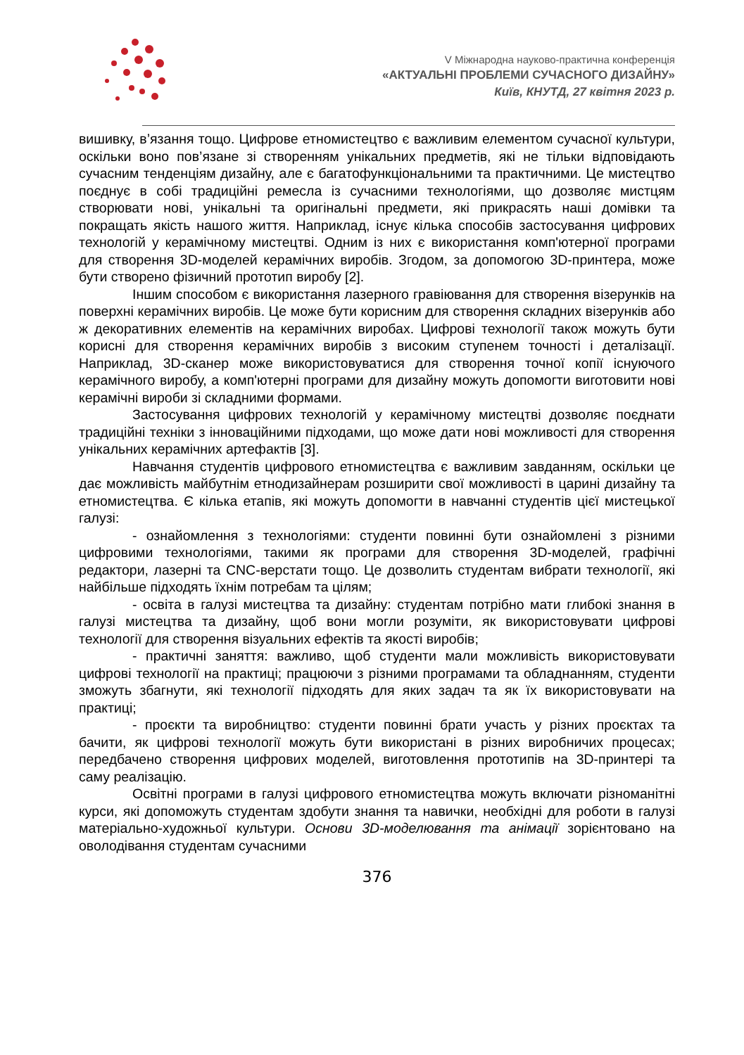V Міжнародна науково-практична конференція
«АКТУАЛЬНІ ПРОБЛЕМИ СУЧАСНОГО ДИЗАЙНУ»
Київ, КНУТД, 27 квітня 2023 р.
вишивку, в’язання тощо. Цифрове етномистецтво є важливим елементом сучасної культури, оскільки воно пов’язане зі створенням унікальних предметів, які не тільки відповідають сучасним тенденціям дизайну, але є багатофункціональними та практичними. Це мистецтво поєднує в собі традиційні ремесла із сучасними технологіями, що дозволяє мистцям створювати нові, унікальні та оригінальні предмети, які прикрасять наші домівки та покращать якість нашого життя. Наприклад, існує кілька способів застосування цифрових технологій у керамічному мистецтві. Одним із них є використання комп'ютерної програми для створення 3D-моделей керамічних виробів. Згодом, за допомогою 3D-принтера, може бути створено фізичний прототип виробу [2].
Іншим способом є використання лазерного гравіювання для створення візерунків на поверхні керамічних виробів. Це може бути корисним для створення складних візерунків або ж декоративних елементів на керамічних виробах. Цифрові технології також можуть бути корисні для створення керамічних виробів з високим ступенем точності і деталізації. Наприклад, 3D-сканер може використовуватися для створення точної копії існуючого керамічного виробу, а комп'ютерні програми для дизайну можуть допомогти виготовити нові керамічні вироби зі складними формами.
Застосування цифрових технологій у керамічному мистецтві дозволяє поєднати традиційні техніки з інноваційними підходами, що може дати нові можливості для створення унікальних керамічних артефактів [3].
Навчання студентів цифрового етномистецтва є важливим завданням, оскільки це дає можливість майбутнім етнодизайнерам розширити свої можливості в царині дизайну та етномистецтва. Є кілька етапів, які можуть допомогти в навчанні студентів цієї мистецької галузі:
- ознайомлення з технологіями: студенти повинні бути ознайомлені з різними цифровими технологіями, такими як програми для створення 3D-моделей, графічні редактори, лазерні та CNC-верстати тощо. Це дозволить студентам вибрати технології, які найбільше підходять їхнім потребам та цілям;
- освіта в галузі мистецтва та дизайну: студентам потрібно мати глибокі знання в галузі мистецтва та дизайну, щоб вони могли розуміти, як використовувати цифрові технології для створення візуальних ефектів та якості виробів;
- практичні заняття: важливо, щоб студенти мали можливість використовувати цифрові технології на практиці; працюючи з різними програмами та обладнанням, студенти зможуть збагнути, які технології підходять для яких задач та як їх використовувати на практиці;
- проєкти та виробництво: студенти повинні брати участь у різних проєктах та бачити, як цифрові технології можуть бути використані в різних виробничих процесах; передбачено створення цифрових моделей, виготовлення прототипів на 3D-принтері та саму реалізацію.
Освітні програми в галузі цифрового етномистецтва можуть включати різноманітні курси, які допоможуть студентам здобути знання та навички, необхідні для роботи в галузі матеріально-художньої культури. Основи 3D-моделювання та анімації зорієнтовано на оволодівання студентам сучасними
376